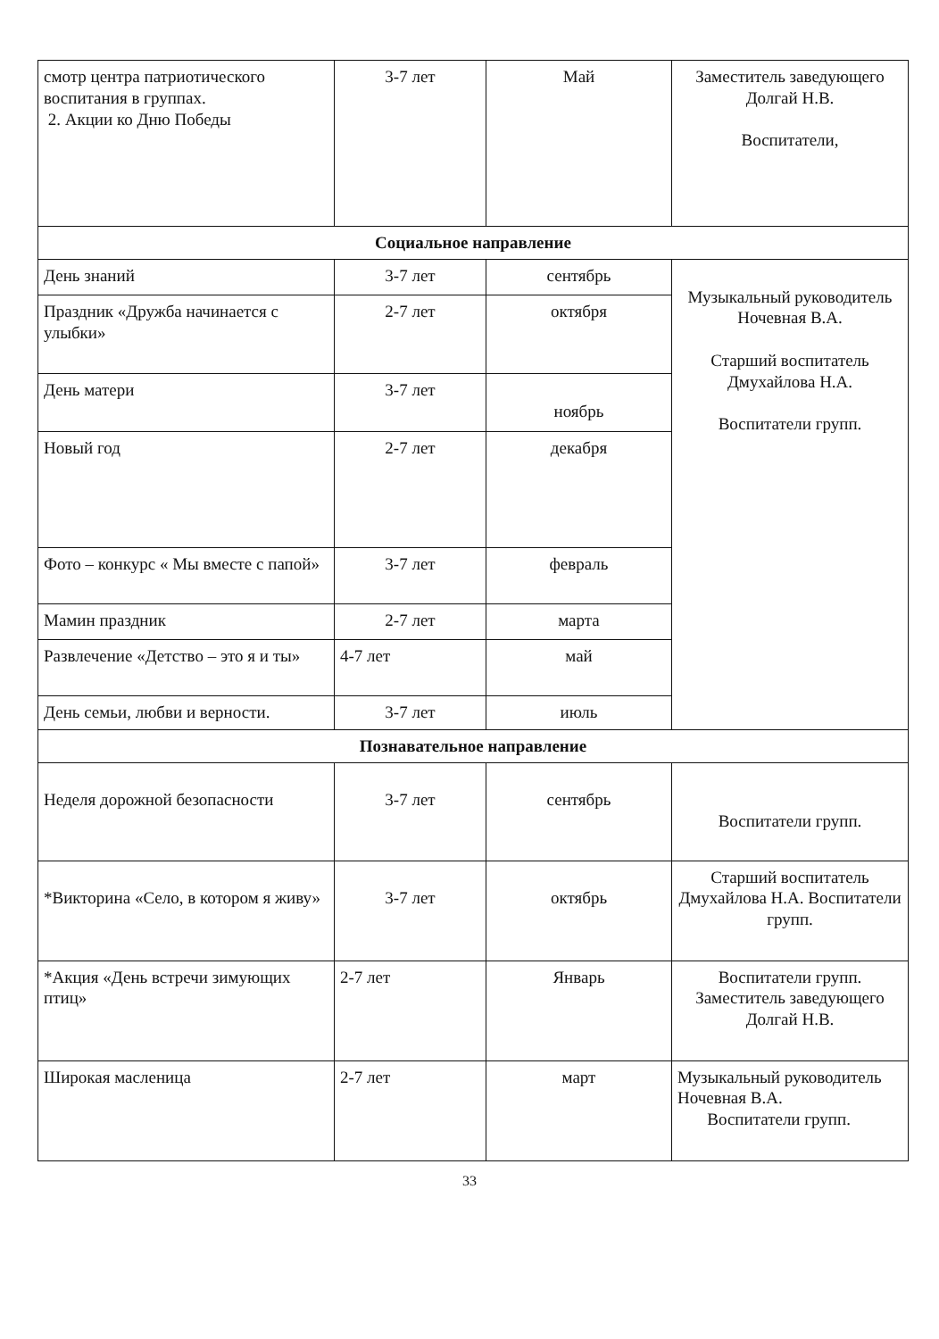| смотр центра патриотического воспитания в группах. 2. Акции ко Дню Победы | 3-7 лет | Май | Заместитель заведующего Долгай Н.В. Воспитатели, |
| Социальное направление | | | |
| День знаний | 3-7 лет | сентябрь | Музыкальный руководитель Ночевная В.А. Старший воспитатель Дмухайлова Н.А. Воспитатели групп. |
| Праздник «Дружба начинается с улыбки» | 2-7 лет | октября | |
| День матери | 3-7 лет | ноябрь | |
| Новый год | 2-7 лет | декабря | |
| Фото – конкурс « Мы вместе с папой» | 3-7 лет | февраль | |
| Мамин праздник | 2-7 лет | марта | |
| Развлечение «Детство – это я и ты» | 4-7 лет | май | |
| День семьи, любви и верности. | 3-7 лет | июль | |
| Познавательное направление | | | |
| Неделя дорожной безопасности | 3-7 лет | сентябрь | Воспитатели групп. |
| *Викторина «Село, в котором я живу» | 3-7 лет | октябрь | Старший воспитатель Дмухайлова Н.А. Воспитатели групп. |
| *Акция «День встречи зимующих птиц» | 2-7 лет | Январь | Воспитатели групп. Заместитель заведующего Долгай Н.В. |
| Широкая масленица | 2-7 лет | март | Музыкальный руководитель Ночевная В.А. Воспитатели групп. |
33